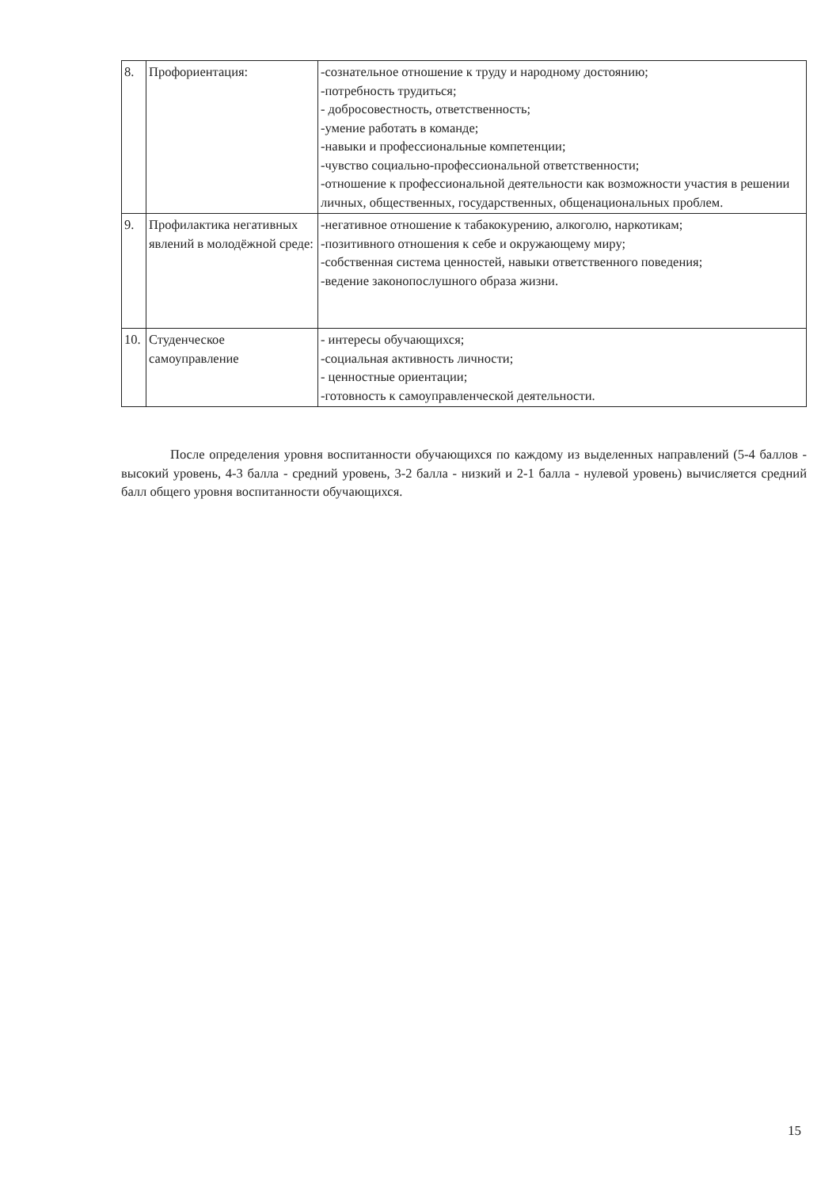| 8. | Профориентация: | -сознательное отношение к труду и народному достоянию; -потребность трудиться; - добросовестность, ответственность; -умение работать в команде; -навыки и профессиональные компетенции; -чувство социально-профессиональной ответственности; -отношение к профессиональной деятельности как возможности участия в решении личных, общественных, государственных, общенациональных проблем. |
| 9. | Профилактика негативных явлений в молодёжной среде: | -негативное отношение к табакокурению, алкоголю, наркотикам; -позитивного отношения к себе и окружающему миру; -собственная система ценностей, навыки ответственного поведения; -ведение законопослушного образа жизни. |
| 10. | Студенческое самоуправление | - интересы обучающихся; -социальная активность личности; - ценностные ориентации; -готовность к самоуправленческой деятельности. |
После определения уровня воспитанности обучающихся по каждому из выделенных направлений (5-4 баллов - высокий уровень, 4-3 балла - средний уровень, 3-2 балла - низкий и 2-1 балла - нулевой уровень) вычисляется средний балл общего уровня воспитанности обучающихся.
15